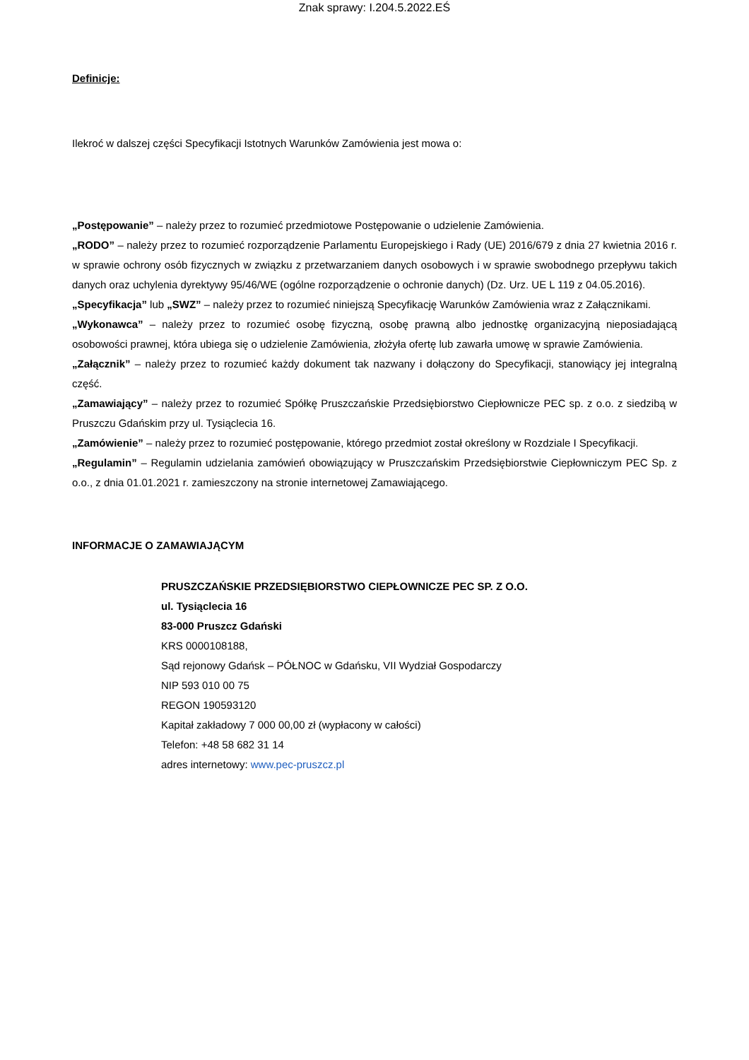Znak sprawy: I.204.5.2022.EŚ
Definicje:
Ilekroć w dalszej części Specyfikacji Istotnych Warunków Zamówienia jest mowa o:
„Postępowanie” – należy przez to rozumieć przedmiotowe Postępowanie o udzielenie Zamówienia.
„RODO” – należy przez to rozumieć rozporządzenie Parlamentu Europejskiego i Rady (UE) 2016/679 z dnia 27 kwietnia 2016 r. w sprawie ochrony osób fizycznych w związku z przetwarzaniem danych osobowych i w sprawie swobodnego przepływu takich danych oraz uchylenia dyrektywy 95/46/WE (ogólne rozporządzenie o ochronie danych) (Dz. Urz. UE L 119 z 04.05.2016).
„Specyfikacja” lub „SWZ” – należy przez to rozumieć niniejszą Specyfikację Warunków Zamówienia wraz z Załącznikami.
„Wykonawca” – należy przez to rozumieć osobę fizyczną, osobę prawną albo jednostkę organizacyjną nieposiadającą osobowości prawnej, która ubiega się o udzielenie Zamówienia, złożyła ofertę lub zawarła umowę w sprawie Zamówienia.
„Załącznik” – należy przez to rozumieć każdy dokument tak nazwany i dołączony do Specyfikacji, stanowiący jej integralną część.
„Zamawiający” – należy przez to rozumieć Spółkę Pruszczańskie Przedsiębiorstwo Ciepłownicze PEC sp. z o.o. z siedzibą w Pruszczu Gdańskim przy ul. Tysiąclecia 16.
„Zamówienie” – należy przez to rozumieć postępowanie, którego przedmiot został określony w Rozdziale I Specyfikacji.
„Regulamin” – Regulamin udzielania zamówień obowiązujący w Pruszczańskim Przedsiębiorstwie Ciepłowniczym PEC Sp. z o.o., z dnia 01.01.2021 r. zamieszczony na stronie internetowej Zamawiającego.
INFORMACJE O ZAMAWIAJĄCYM
PRUSZCZAŃSKIE PRZEDSIĘBIORSTWO CIEPŁOWNICZE PEC SP. Z O.O.
ul. Tysiąclecia 16
83-000 Pruszcz Gdański
KRS 0000108188,
Sąd rejonowy Gdańsk – PÓŁNOC w Gdańsku, VII Wydział Gospodarczy
NIP 593 010 00 75
REGON 190593120
Kapitał zakładowy 7 000 00,00 zł (wypłacony w całości)
Telefon: +48 58 682 31 14
adres internetowy: www.pec-pruszcz.pl